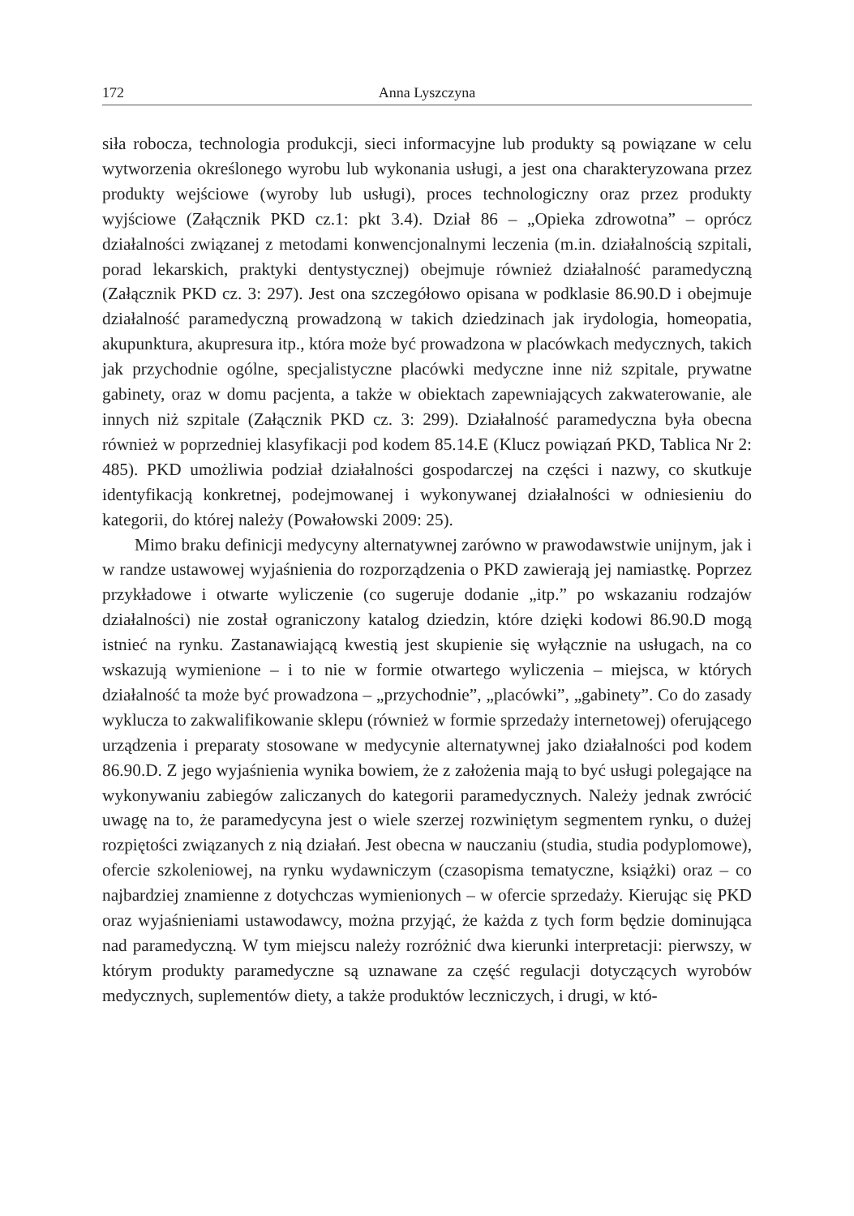172 Anna Lyszczyna
siła robocza, technologia produkcji, sieci informacyjne lub produkty są powiązane w celu wytworzenia określonego wyrobu lub wykonania usługi, a jest ona charakteryzowana przez produkty wejściowe (wyroby lub usługi), proces technologiczny oraz przez produkty wyjściowe (Załącznik PKD cz.1: pkt 3.4). Dział 86 – „Opieka zdrowotna” – oprócz działalności związanej z metodami konwencjonalnymi leczenia (m.in. działalnością szpitali, porad lekarskich, praktyki dentystycznej) obejmuje również działalność paramedyczną (Załącznik PKD cz. 3: 297). Jest ona szczegółowo opisana w podklasie 86.90.D i obejmuje działalność paramedyczną prowadzoną w takich dziedzinach jak irydologia, homeopatia, akupunktura, akupresura itp., która może być prowadzona w placówkach medycznych, takich jak przychodnie ogólne, specjalistyczne placówki medyczne inne niż szpitale, prywatne gabinety, oraz w domu pacjenta, a także w obiektach zapewniających zakwaterowanie, ale innych niż szpitale (Załącznik PKD cz. 3: 299). Działalność paramedyczna była obecna również w poprzedniej klasyfikacji pod kodem 85.14.E (Klucz powiązań PKD, Tablica Nr 2: 485). PKD umożliwia podział działalności gospodarczej na części i nazwy, co skutkuje identyfikacją konkretnej, podejmowanej i wykonywanej działalności w odniesieniu do kategorii, do której należy (Powałowski 2009: 25).
Mimo braku definicji medycyny alternatywnej zarówno w prawodawstwie unijnym, jak i w randze ustawowej wyjaśnienia do rozporządzenia o PKD zawierają jej namiastkę. Poprzez przykładowe i otwarte wyliczenie (co sugeruje dodanie „itp.” po wskazaniu rodzajów działalności) nie został ograniczony katalog dziedzin, które dzięki kodowi 86.90.D mogą istnieć na rynku. Zastanawiającą kwestią jest skupienie się wyłącznie na usługach, na co wskazują wymienione – i to nie w formie otwartego wyliczenia – miejsca, w których działalność ta może być prowadzona – „przychodnie”, „placówki”, „gabinety”. Co do zasady wyklucza to zakwalifikowanie sklepu (również w formie sprzedaży internetowej) oferującego urządzenia i preparaty stosowane w medycynie alternatywnej jako działalności pod kodem 86.90.D. Z jego wyjaśnienia wynika bowiem, że z założenia mają to być usługi polegające na wykonywaniu zabiegów zaliczanych do kategorii paramedycznych. Należy jednak zwrócić uwagę na to, że paramedycyna jest o wiele szerzej rozwiniętym segmentem rynku, o dużej rozpiętości związanych z nią działań. Jest obecna w nauczaniu (studia, studia podyplomowe), ofercie szkoleniowej, na rynku wydawniczym (czasopisma tematyczne, książki) oraz – co najbardziej znamienne z dotychczas wymienionych – w ofercie sprzedaży. Kierując się PKD oraz wyjaśnieniami ustawodawcy, można przyjąć, że każda z tych form będzie dominująca nad paramedyczną. W tym miejscu należy rozróżnić dwa kierunki interpretacji: pierwszy, w którym produkty paramedyczne są uznawane za część regulacji dotyczących wyrobów medycznych, suplementów diety, a także produktów leczniczych, i drugi, w któ-